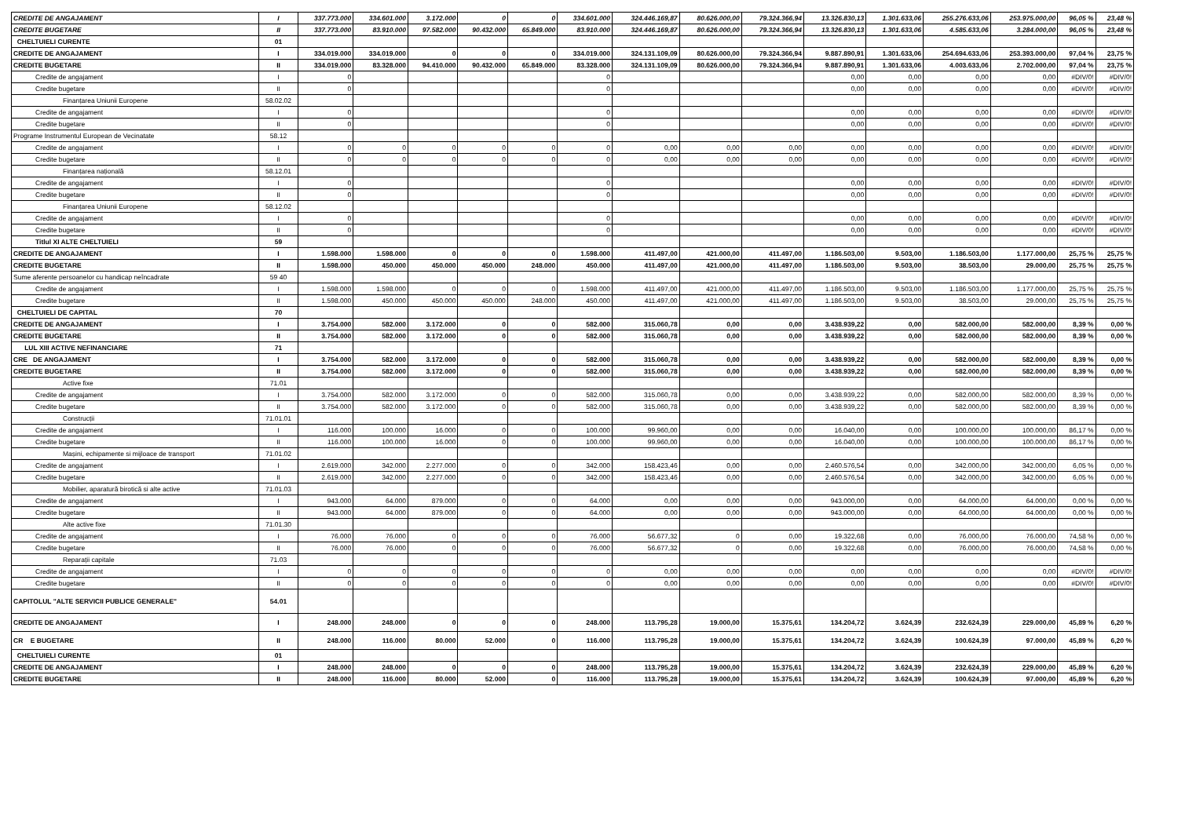| CREDITE DE ANGAJAMENT | I | 337.773.000 | 334.601.000 | 3.172.000 | 0 | 0 | 334.601.000 | 324.446.169,87 | 80.626.000,00 | 79.324.366,94 | 13.326.830,13 | 1.301.633,06 | 255.276.633,06 | 253.975.000,00 | 96,05 % | 23,48 % |
| CREDITE BUGETARE | II | 337.773.000 | 83.910.000 | 97.582.000 | 90.432.000 | 65.849.000 | 83.910.000 | 324.446.169,87 | 80.626.000,00 | 79.324.366,94 | 13.326.830,13 | 1.301.633,06 | 4.585.633,06 | 3.284.000,00 | 96,05 % | 23,48 % |
| CHELTUIELI CURENTE | 01 | | | | | | | | | | | | | | | |
| CREDITE DE ANGAJAMENT | I | 334.019.000 | 334.019.000 | 0 | 0 | 0 | 334.019.000 | 324.131.109,09 | 80.626.000,00 | 79.324.366,94 | 9.887.890,91 | 1.301.633,06 | 254.694.633,06 | 253.393.000,00 | 97,04 % | 23,75 % |
| CREDITE BUGETARE | II | 334.019.000 | 83.328.000 | 94.410.000 | 90.432.000 | 65.849.000 | 83.328.000 | 324.131.109,09 | 80.626.000,00 | 79.324.366,94 | 9.887.890,91 | 1.301.633,06 | 4.003.633,06 | 2.702.000,00 | 97,04 % | 23,75 % |
| Credite de angajament | I | 0 | | | | | 0 | | | | 0,00 | 0,00 | 0,00 | 0,00 | #DIV/0! | #DIV/0! |
| Credite bugetare | II | 0 | | | | | 0 | | | | 0,00 | 0,00 | 0,00 | 0,00 | #DIV/0! | #DIV/0! |
| Finanțarea Uniunii Europene | 58.02.02 | | | | | | | | | | | | | | | |
| Credite de angajament | I | 0 | | | | | 0 | | | | 0,00 | 0,00 | 0,00 | 0,00 | #DIV/0! | #DIV/0! |
| Credite bugetare | II | 0 | | | | | 0 | | | | 0,00 | 0,00 | 0,00 | 0,00 | #DIV/0! | #DIV/0! |
| Programe Instrumentul European de Vecinatate | 58.12 | | | | | | | | | | | | | | | |
| Credite de angajament | I | 0 | 0 | 0 | 0 | 0 | 0 | 0,00 | 0,00 | 0,00 | 0,00 | 0,00 | 0,00 | 0,00 | #DIV/0! | #DIV/0! |
| Credite bugetare | II | 0 | 0 | 0 | 0 | 0 | 0 | 0,00 | 0,00 | 0,00 | 0,00 | 0,00 | 0,00 | 0,00 | #DIV/0! | #DIV/0! |
| Finanțarea națională | 58.12.01 | | | | | | | | | | | | | | | |
| Credite de angajament | I | 0 | | | | | 0 | | | | 0,00 | 0,00 | 0,00 | 0,00 | #DIV/0! | #DIV/0! |
| Credite bugetare | II | 0 | | | | | 0 | | | | 0,00 | 0,00 | 0,00 | 0,00 | #DIV/0! | #DIV/0! |
| Finanțarea Uniunii Europene | 58.12.02 | | | | | | | | | | | | | | | |
| Credite de angajament | I | 0 | | | | | 0 | | | | 0,00 | 0,00 | 0,00 | 0,00 | #DIV/0! | #DIV/0! |
| Credite bugetare | II | 0 | | | | | 0 | | | | 0,00 | 0,00 | 0,00 | 0,00 | #DIV/0! | #DIV/0! |
| Titlul XI ALTE CHELTUIELI | 59 | | | | | | | | | | | | | | | |
| CREDITE DE ANGAJAMENT | I | 1.598.000 | 1.598.000 | 0 | 0 | 0 | 1.598.000 | 411.497,00 | 421.000,00 | 411.497,00 | 1.186.503,00 | 9.503,00 | 1.186.503,00 | 1.177.000,00 | 25,75 % | 25,75 % |
| CREDITE BUGETARE | II | 1.598.000 | 450.000 | 450.000 | 450.000 | 248.000 | 450.000 | 411.497,00 | 421.000,00 | 411.497,00 | 1.186.503,00 | 9.503,00 | 38.503,00 | 29.000,00 | 25,75 % | 25,75 % |
| Sume aferente persoanelor cu handicap neîncadrate | 59 40 | | | | | | | | | | | | | | | |
| Credite de angajament | I | 1.598.000 | 1.598.000 | 0 | 0 | 0 | 1.598.000 | 411.497,00 | 421.000,00 | 411.497,00 | 1.186.503,00 | 9.503,00 | 1.186.503,00 | 1.177.000,00 | 25,75 % | 25,75 % |
| Credite bugetare | II | 1.598.000 | 450.000 | 450.000 | 450.000 | 248.000 | 450.000 | 411.497,00 | 421.000,00 | 411.497,00 | 1.186.503,00 | 9.503,00 | 38.503,00 | 29.000,00 | 25,75 % | 25,75 % |
| CHELTUIELI DE CAPITAL | 70 | | | | | | | | | | | | | | | |
| CREDITE DE ANGAJAMENT | I | 3.754.000 | 582.000 | 3.172.000 | 0 | 0 | 582.000 | 315.060,78 | 0,00 | 0,00 | 3.438.939,22 | 0,00 | 582.000,00 | 582.000,00 | 8,39 % | 0,00 % |
| CREDITE BUGETARE | II | 3.754.000 | 582.000 | 3.172.000 | 0 | 0 | 582.000 | 315.060,78 | 0,00 | 0,00 | 3.438.939,22 | 0,00 | 582.000,00 | 582.000,00 | 8,39 % | 0,00 % |
| LUL XIII ACTIVE NEFINANCIARE | 71 | | | | | | | | | | | | | | | |
| CRE DE ANGAJAMENT | I | 3.754.000 | 582.000 | 3.172.000 | 0 | 0 | 582.000 | 315.060,78 | 0,00 | 0,00 | 3.438.939,22 | 0,00 | 582.000,00 | 582.000,00 | 8,39 % | 0,00 % |
| CREDITE BUGETARE | II | 3.754.000 | 582.000 | 3.172.000 | 0 | 0 | 582.000 | 315.060,78 | 0,00 | 0,00 | 3.438.939,22 | 0,00 | 582.000,00 | 582.000,00 | 8,39 % | 0,00 % |
| Active fixe | 71.01 | | | | | | | | | | | | | | | |
| Credite de angajament | I | 3.754.000 | 582.000 | 3.172.000 | 0 | 0 | 582.000 | 315.060,78 | 0,00 | 0,00 | 3.438.939,22 | 0,00 | 582.000,00 | 582.000,00 | 8,39 % | 0,00 % |
| Credite bugetare | II | 3.754.000 | 582.000 | 3.172.000 | 0 | 0 | 582.000 | 315.060,78 | 0,00 | 0,00 | 3.438.939,22 | 0,00 | 582.000,00 | 582.000,00 | 8,39 % | 0,00 % |
| Construcții | 71.01.01 | | | | | | | | | | | | | | | |
| Credite de angajament | I | 116.000 | 100.000 | 16.000 | 0 | 0 | 100.000 | 99.960,00 | 0,00 | 0,00 | 16.040,00 | 0,00 | 100.000,00 | 100.000,00 | 86,17 % | 0,00 % |
| Credite bugetare | II | 116.000 | 100.000 | 16.000 | 0 | 0 | 100.000 | 99.960,00 | 0,00 | 0,00 | 16.040,00 | 0,00 | 100.000,00 | 100.000,00 | 86,17 % | 0,00 % |
| Mașini, echipamente si mijloace de transport | 71.01.02 | | | | | | | | | | | | | | | |
| Credite de angajament | I | 2.619.000 | 342.000 | 2.277.000 | 0 | 0 | 342.000 | 158.423,46 | 0,00 | 0,00 | 2.460.576,54 | 0,00 | 342.000,00 | 342.000,00 | 6,05 % | 0,00 % |
| Credite bugetare | II | 2.619.000 | 342.000 | 2.277.000 | 0 | 0 | 342.000 | 158.423,46 | 0,00 | 0,00 | 2.460.576,54 | 0,00 | 342.000,00 | 342.000,00 | 6,05 % | 0,00 % |
| Mobilier, aparatură birotică si alte active | 71.01.03 | | | | | | | | | | | | | | | |
| Credite de angajament | I | 943.000 | 64.000 | 879.000 | 0 | 0 | 64.000 | 0,00 | 0,00 | 0,00 | 943.000,00 | 0,00 | 64.000,00 | 64.000,00 | 0,00 % | 0,00 % |
| Credite bugetare | II | 943.000 | 64.000 | 879.000 | 0 | 0 | 64.000 | 0,00 | 0,00 | 0,00 | 943.000,00 | 0,00 | 64.000,00 | 64.000,00 | 0,00 % | 0,00 % |
| Alte active fixe | 71.01.30 | | | | | | | | | | | | | | | |
| Credite de angajament | I | 76.000 | 76.000 | 0 | 0 | 0 | 76.000 | 56.677,32 | 0 | 0,00 | 19.322,68 | 0,00 | 76.000,00 | 76.000,00 | 74,58 % | 0,00 % |
| Credite bugetare | II | 76.000 | 76.000 | 0 | 0 | 0 | 76.000 | 56.677,32 | 0 | 0,00 | 19.322,68 | 0,00 | 76.000,00 | 76.000,00 | 74,58 % | 0,00 % |
| Reparații capitale | 71.03 | | | | | | | | | | | | | | | |
| Credite de angajament | I | 0 | 0 | 0 | 0 | 0 | 0 | 0,00 | 0,00 | 0,00 | 0,00 | 0,00 | 0,00 | 0,00 | #DIV/0! | #DIV/0! |
| Credite bugetare | II | 0 | 0 | 0 | 0 | 0 | 0 | 0,00 | 0,00 | 0,00 | 0,00 | 0,00 | 0,00 | 0,00 | #DIV/0! | #DIV/0! |
| CAPITOLUL "ALTE SERVICII PUBLICE GENERALE" | 54.01 | | | | | | | | | | | | | | | |
| CREDITE DE ANGAJAMENT | I | 248.000 | 248.000 | 0 | 0 | 0 | 248.000 | 113.795,28 | 19.000,00 | 15.375,61 | 134.204,72 | 3.624,39 | 232.624,39 | 229.000,00 | 45,89 % | 6,20 % |
| CR E BUGETARE | II | 248.000 | 116.000 | 80.000 | 52.000 | 0 | 116.000 | 113.795,28 | 19.000,00 | 15.375,61 | 134.204,72 | 3.624,39 | 100.624,39 | 97.000,00 | 45,89 % | 6,20 % |
| CHELTUIELI CURENTE | 01 | | | | | | | | | | | | | | | |
| CREDITE DE ANGAJAMENT | I | 248.000 | 248.000 | 0 | 0 | 0 | 248.000 | 113.795,28 | 19.000,00 | 15.375,61 | 134.204,72 | 3.624,39 | 232.624,39 | 229.000,00 | 45,89 % | 6,20 % |
| CREDITE BUGETARE | II | 248.000 | 116.000 | 80.000 | 52.000 | 0 | 116.000 | 113.795,28 | 19.000,00 | 15.375,61 | 134.204,72 | 3.624,39 | 100.624,39 | 97.000,00 | 45,89 % | 6,20 % |